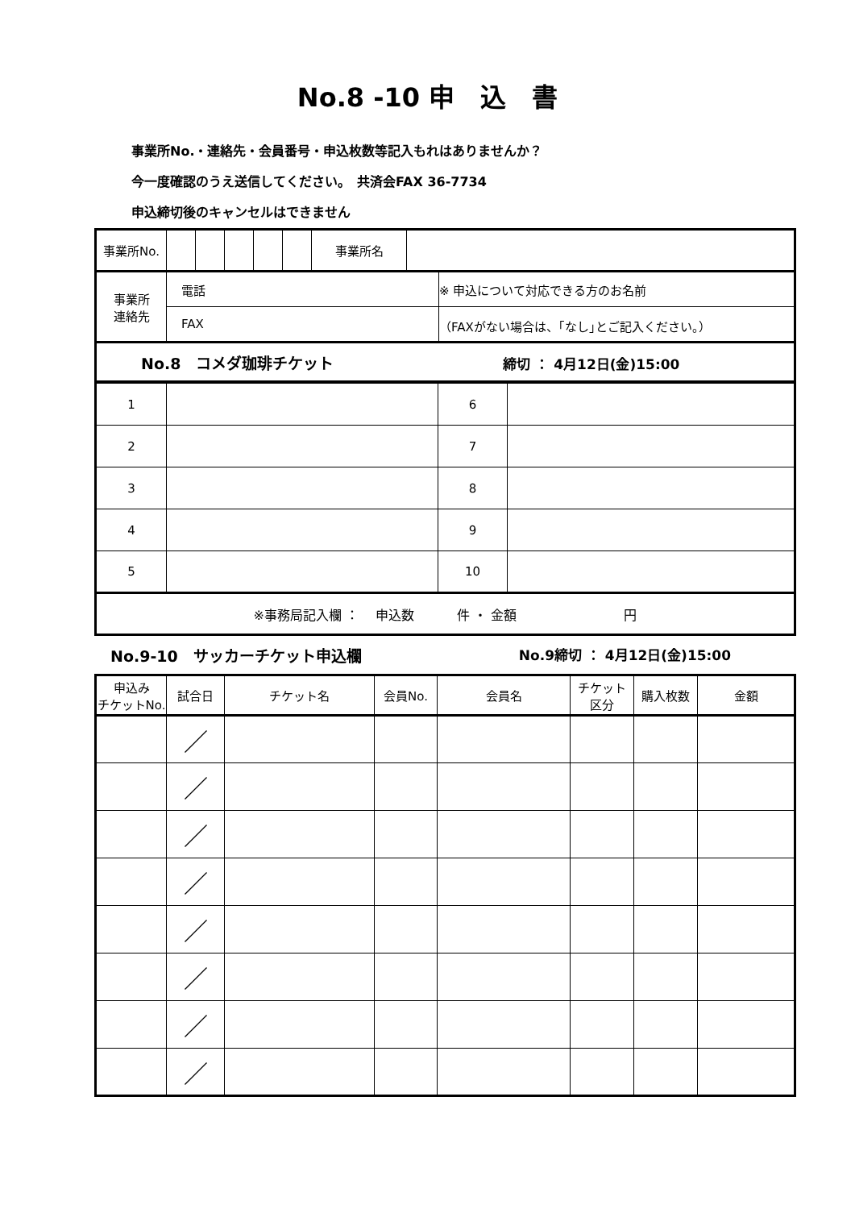No.8 -10 申　込　書
事業所No.・連絡先・会員番号・申込枚数等記入もれはありませんか？
今一度確認のうえ送信してください。　共済会FAX 36-7734
申込締切後のキャンセルはできません
| 事業所No. | | | | | | 事業所名 | | |
| 事業所 連絡先 | 電話 | | | | | | | ※ 申込について対応できる方のお名前 |
| | FAX | | | | | | | （FAXがない場合は、｢なし｣とご記入ください。） |
| No.8 コメダ珈琲チケット 締切 ： 4月12日(金)15:00 | | | | | | | | |
| 1 | | 6 | |
| 2 | | 7 | |
| 3 | | 8 | |
| 4 | | 9 | |
| 5 | | 10 | |
| ※事務局記入欄 ： 申込数 件 ・ 金額 円 | | | |
No.9-10　サッカーチケット申込欄 No.9締切 ： 4月12日(金)15:00
| 申込み チケットNo. | 試合日 | チケット名 | 会員No. | 会員名 | チケット 区分 | 購入枚数 | 金額 |
| --- | --- | --- | --- | --- | --- | --- | --- |
| | ／ | | | | | | |
| | ／ | | | | | | |
| | ／ | | | | | | |
| | ／ | | | | | | |
| | ／ | | | | | | |
| | ／ | | | | | | |
| | ／ | | | | | | |
| | ／ | | | | | | |